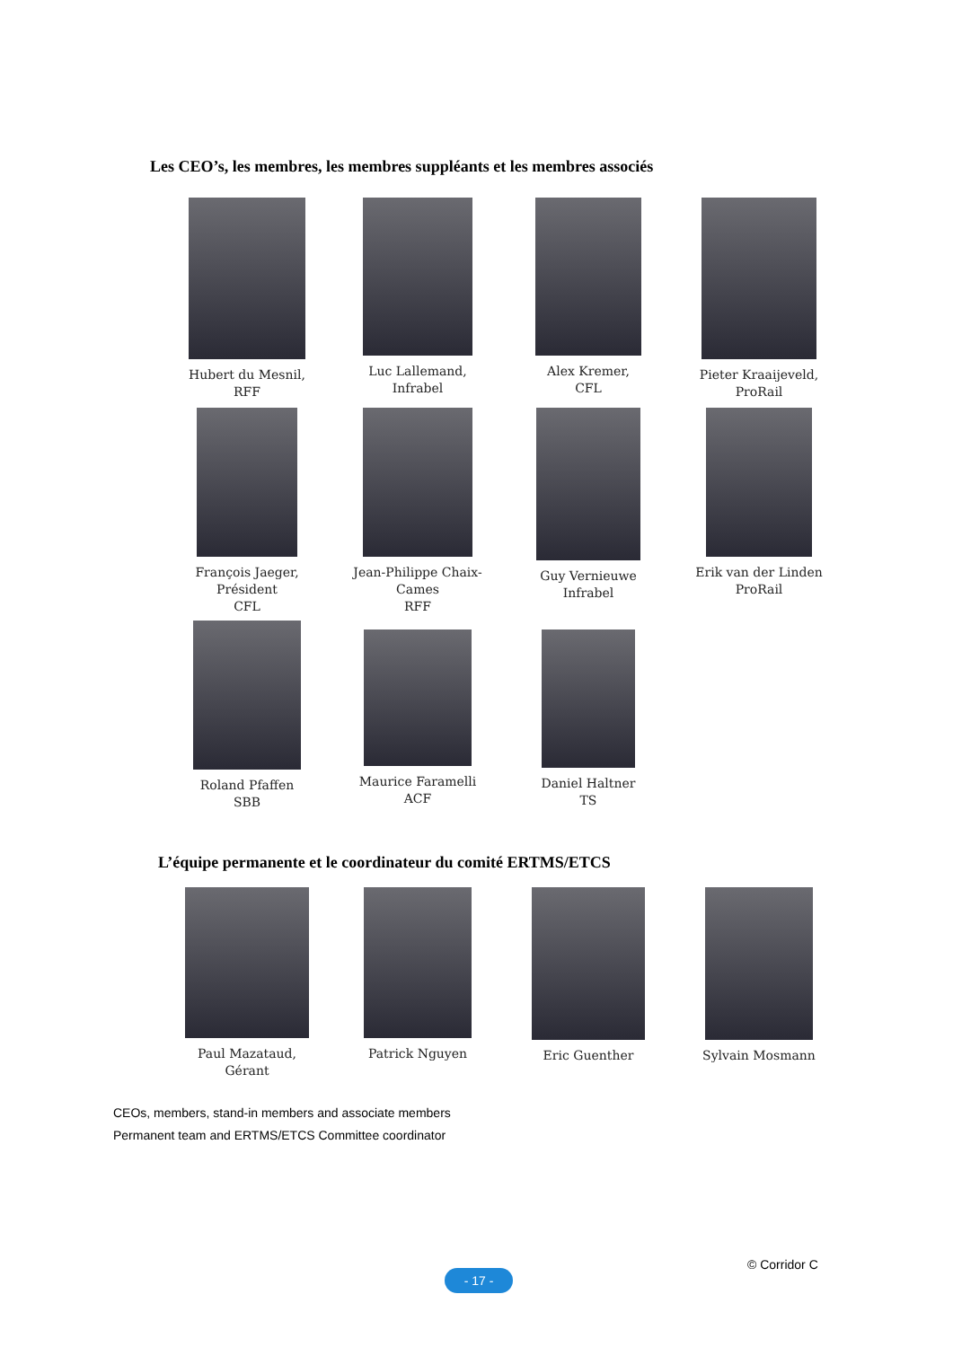Les CEO’s, les membres, les membres suppléants et les membres associés
Hubert du Mesnil,
RFF
Luc Lallemand,
Infrabel
Alex Kremer,
CFL
Pieter Kraaijeveld,
ProRail
François Jaeger,
Président
CFL
Jean-Philippe Chaix-Cames
RFF
Guy Vernieuwe
Infrabel
Erik van der Linden
ProRail
Roland Pfaffen
SBB
Maurice Faramelli
ACF
Daniel Haltner
TS
L’équipe permanente et le coordinateur du comité ERTMS/ETCS
Paul Mazataud,
Gérant
Patrick Nguyen Eric Guenther Sylvain Mosmann
CEOs, members, stand-in members and associate members
Permanent team and ERTMS/ETCS Committee coordinator
© Corridor C
- 17 -